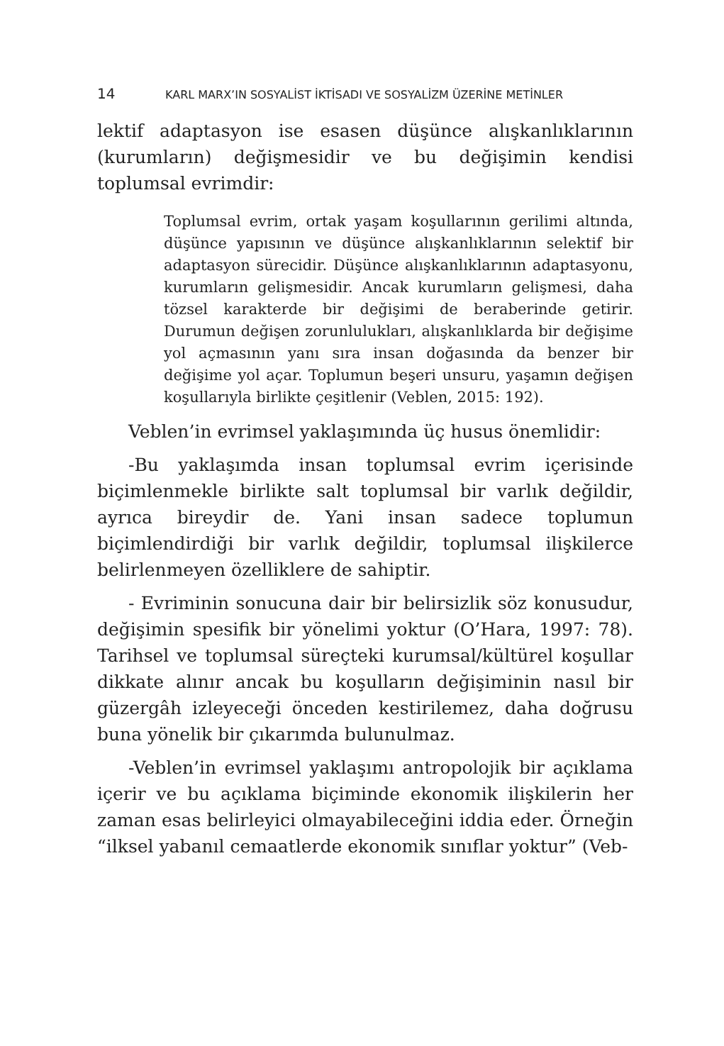14 KARL MARX’IN SOSYALİST İKTİSADI VE SOSYALİZM ÜZERİNE METİNLER
lektif adaptasyon ise esasen düşünce alışkanlıklarının (kurumların) değişmesidir ve bu değişimin kendisi toplumsal evrimdir:
Toplumsal evrim, ortak yaşam koşullarının gerilimi altında, düşünce yapısının ve düşünce alışkanlıklarının selektif bir adaptasyon sürecidir. Düşünce alışkanlıklarının adaptasyonu, kurumların gelişmesidir. Ancak kurumların gelişmesi, daha tözsel karakterde bir değişimi de beraberinde getirir. Durumun değişen zorunlulukları, alışkanlıklarda bir değişime yol açmasının yanı sıra insan doğasında da benzer bir değişime yol açar. Toplumun beşeri unsuru, yaşamın değişen koşullarıyla birlikte çeşitlenir (Veblen, 2015: 192).
Veblen’in evrimsel yaklaşımında üç husus önemlidir:
-Bu yaklaşımda insan toplumsal evrim içerisinde biçimlenmekle birlikte salt toplumsal bir varlık değildir, ayrıca bireydir de. Yani insan sadece toplumun biçimlendirdiği bir varlık değildir, toplumsal ilişkilerce belirlenmeyen özelliklere de sahiptir.
- Evriminin sonucuna dair bir belirsizlik söz konusudur, değişimin spesifik bir yönelimi yoktur (O’Hara, 1997: 78). Tarihsel ve toplumsal süreçteki kurumsal/kültürel koşullar dikkate alınır ancak bu koşulların değişiminin nasıl bir güzergâh izleyeceği önceden kestirilemez, daha doğrusu buna yönelik bir çıkarımda bulunulmaz.
-Veblen’in evrimsel yaklaşımı antropolojik bir açıklama içerir ve bu açıklama biçiminde ekonomik ilişkilerin her zaman esas belirleyici olmayabileceğini iddia eder. Örneğin “ilksel yabanıl cemaatlerde ekonomik sınıflar yoktur” (Veb-